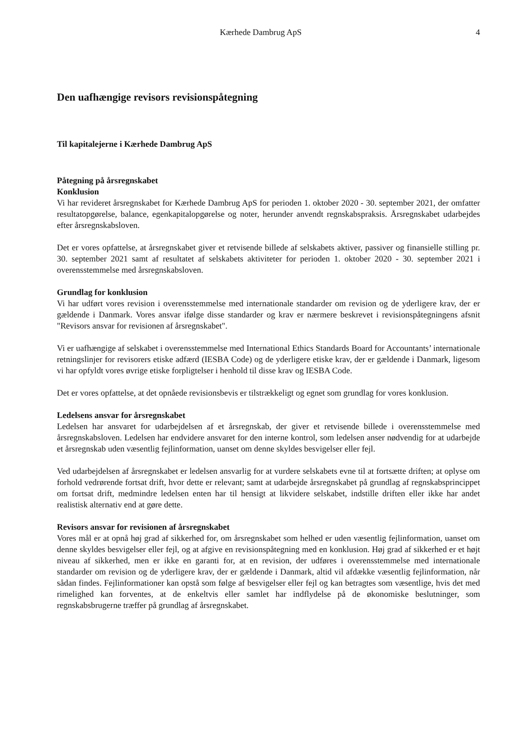Kærhede Dambrug ApS 4
Den uafhængige revisors revisionspåtegning
Til kapitalejerne i Kærhede Dambrug ApS
Påtegning på årsregnskabet
Konklusion
Vi har revideret årsregnskabet for Kærhede Dambrug ApS for perioden 1. oktober 2020 - 30. september 2021, der omfatter resultatopgørelse, balance, egenkapitalopgørelse og noter, herunder anvendt regnskabspraksis. Årsregnskabet udarbejdes efter årsregnskabsloven.
Det er vores opfattelse, at årsregnskabet giver et retvisende billede af selskabets aktiver, passiver og finansielle stilling pr. 30. september 2021 samt af resultatet af selskabets aktiviteter for perioden 1. oktober 2020 - 30. september 2021 i overensstemmelse med årsregnskabsloven.
Grundlag for konklusion
Vi har udført vores revision i overensstemmelse med internationale standarder om revision og de yderligere krav, der er gældende i Danmark. Vores ansvar ifølge disse standarder og krav er nærmere beskrevet i revisionspåtegningens afsnit "Revisors ansvar for revisionen af årsregnskabet".
Vi er uafhængige af selskabet i overensstemmelse med International Ethics Standards Board for Accountants’ internationale retningslinjer for revisorers etiske adfærd (IESBA Code) og de yderligere etiske krav, der er gældende i Danmark, ligesom vi har opfyldt vores øvrige etiske forpligtelser i henhold til disse krav og IESBA Code.
Det er vores opfattelse, at det opnåede revisionsbevis er tilstrækkeligt og egnet som grundlag for vores konklusion.
Ledelsens ansvar for årsregnskabet
Ledelsen har ansvaret for udarbejdelsen af et årsregnskab, der giver et retvisende billede i overensstemmelse med årsregnskabsloven. Ledelsen har endvidere ansvaret for den interne kontrol, som ledelsen anser nødvendig for at udarbejde et årsregnskab uden væsentlig fejlinformation, uanset om denne skyldes besvigelser eller fejl.
Ved udarbejdelsen af årsregnskabet er ledelsen ansvarlig for at vurdere selskabets evne til at fortsætte driften; at oplyse om forhold vedrørende fortsat drift, hvor dette er relevant; samt at udarbejde årsregnskabet på grundlag af regnskabsprincippet om fortsat drift, medmindre ledelsen enten har til hensigt at likvidere selskabet, indstille driften eller ikke har andet realistisk alternativ end at gøre dette.
Revisors ansvar for revisionen af årsregnskabet
Vores mål er at opnå høj grad af sikkerhed for, om årsregnskabet som helhed er uden væsentlig fejlinformation, uanset om denne skyldes besvigelser eller fejl, og at afgive en revisionspåtegning med en konklusion. Høj grad af sikkerhed er et højt niveau af sikkerhed, men er ikke en garanti for, at en revision, der udføres i overensstemmelse med internationale standarder om revision og de yderligere krav, der er gældende i Danmark, altid vil afdække væsentlig fejlinformation, når sådan findes. Fejlinformationer kan opstå som følge af besvigelser eller fejl og kan betragtes som væsentlige, hvis det med rimelighed kan forventes, at de enkeltvis eller samlet har indflydelse på de økonomiske beslutninger, som regnskabsbrugerne træffer på grundlag af årsregnskabet.